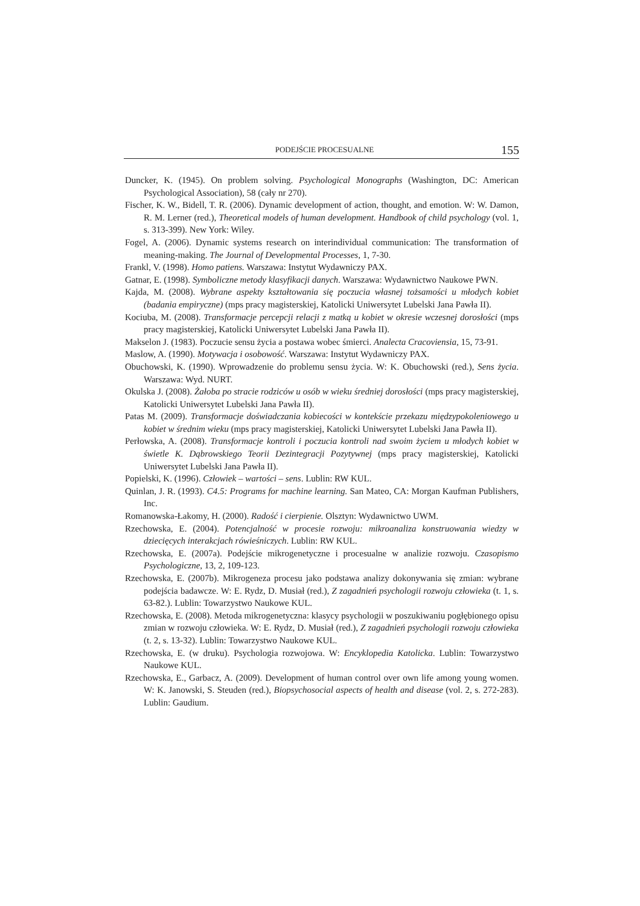PODEJŚCIE PROCESUALNE 155
Duncker, K. (1945). On problem solving. Psychological Monographs (Washington, DC: American Psychological Association), 58 (cały nr 270).
Fischer, K. W., Bidell, T. R. (2006). Dynamic development of action, thought, and emotion. W: W. Damon, R. M. Lerner (red.), Theoretical models of human development. Handbook of child psychology (vol. 1, s. 313-399). New York: Wiley.
Fogel, A. (2006). Dynamic systems research on interindividual communication: The transformation of meaning-making. The Journal of Developmental Processes, 1, 7-30.
Frankl, V. (1998). Homo patiens. Warszawa: Instytut Wydawniczy PAX.
Gatnar, E. (1998). Symboliczne metody klasyfikacji danych. Warszawa: Wydawnictwo Naukowe PWN.
Kajda, M. (2008). Wybrane aspekty kształtowania się poczucia własnej tożsamości u młodych kobiet (badania empiryczne) (mps pracy magisterskiej, Katolicki Uniwersytet Lubelski Jana Pawła II).
Kociuba, M. (2008). Transformacje percepcji relacji z matką u kobiet w okresie wczesnej dorosłości (mps pracy magisterskiej, Katolicki Uniwersytet Lubelski Jana Pawła II).
Makselon J. (1983). Poczucie sensu życia a postawa wobec śmierci. Analecta Cracoviensia, 15, 73-91.
Maslow, A. (1990). Motywacja i osobowość. Warszawa: Instytut Wydawniczy PAX.
Obuchowski, K. (1990). Wprowadzenie do problemu sensu życia. W: K. Obuchowski (red.), Sens życia. Warszawa: Wyd. NURT.
Okulska J. (2008). Żałoba po stracie rodziców u osób w wieku średniej dorosłości (mps pracy magisterskiej, Katolicki Uniwersytet Lubelski Jana Pawła II).
Patas M. (2009). Transformacje doświadczania kobiecości w kontekście przekazu międzypokoleniowego u kobiet w średnim wieku (mps pracy magisterskiej, Katolicki Uniwersytet Lubelski Jana Pawła II).
Perłowska, A. (2008). Transformacje kontroli i poczucia kontroli nad swoim życiem u młodych kobiet w świetle K. Dąbrowskiego Teorii Dezintegracji Pozytywnej (mps pracy magisterskiej, Katolicki Uniwersytet Lubelski Jana Pawła II).
Popielski, K. (1996). Człowiek – wartości – sens. Lublin: RW KUL.
Quinlan, J. R. (1993). C4.5: Programs for machine learning. San Mateo, CA: Morgan Kaufman Publishers, Inc.
Romanowska-Łakomy, H. (2000). Radość i cierpienie. Olsztyn: Wydawnictwo UWM.
Rzechowska, E. (2004). Potencjalność w procesie rozwoju: mikroanaliza konstruowania wiedzy w dziecięcych interakcjach rówieśniczych. Lublin: RW KUL.
Rzechowska, E. (2007a). Podejście mikrogenetyczne i procesualne w analizie rozwoju. Czasopismo Psychologiczne, 13, 2, 109-123.
Rzechowska, E. (2007b). Mikrogeneza procesu jako podstawa analizy dokonywania się zmian: wybrane podejścia badawcze. W: E. Rydz, D. Musiał (red.), Z zagadnień psychologii rozwoju człowieka (t. 1, s. 63-82.). Lublin: Towarzystwo Naukowe KUL.
Rzechowska, E. (2008). Metoda mikrogenetyczna: klasycy psychologii w poszukiwaniu pogłębionego opisu zmian w rozwoju człowieka. W: E. Rydz, D. Musiał (red.), Z zagadnień psychologii rozwoju człowieka (t. 2, s. 13-32). Lublin: Towarzystwo Naukowe KUL.
Rzechowska, E. (w druku). Psychologia rozwojowa. W: Encyklopedia Katolicka. Lublin: Towarzystwo Naukowe KUL.
Rzechowska, E., Garbacz, A. (2009). Development of human control over own life among young women. W: K. Janowski, S. Steuden (red.), Biopsychosocial aspects of health and disease (vol. 2, s. 272-283). Lublin: Gaudium.